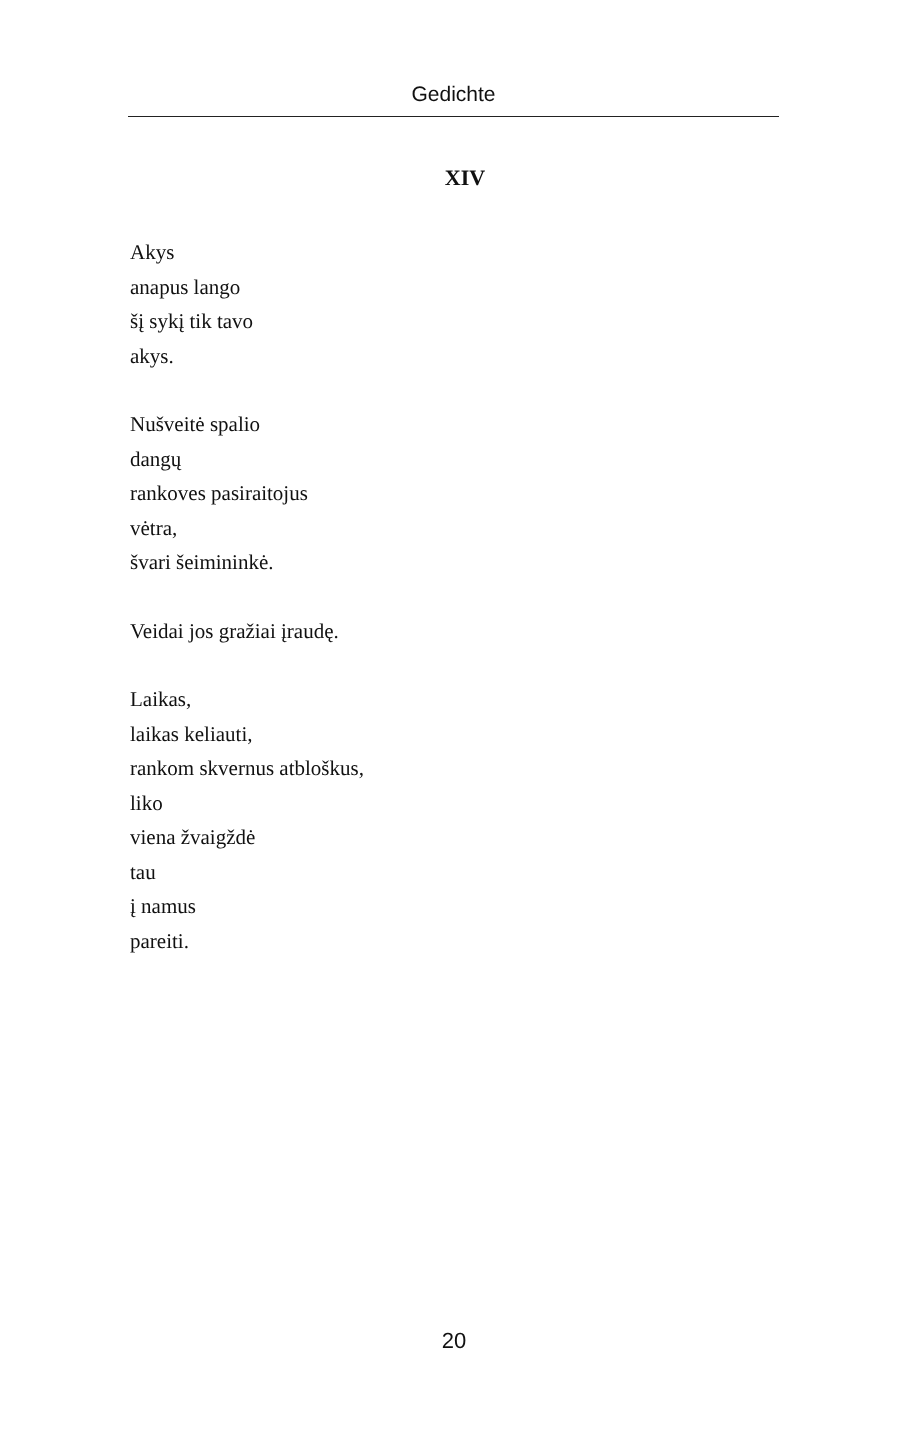Gedichte
XIV
Akys
anapus lango
šį sykį tik tavo
akys.
Nušveitė spalio
dangų
rankoves pasiraitojus
vėtra,
švari šeimininkė.
Veidai jos gražiai įraudę.
Laikas,
laikas keliauti,
rankom skvernus atbloškus,
liko
viena žvaigždė
tau
į namus
pareiti.
20